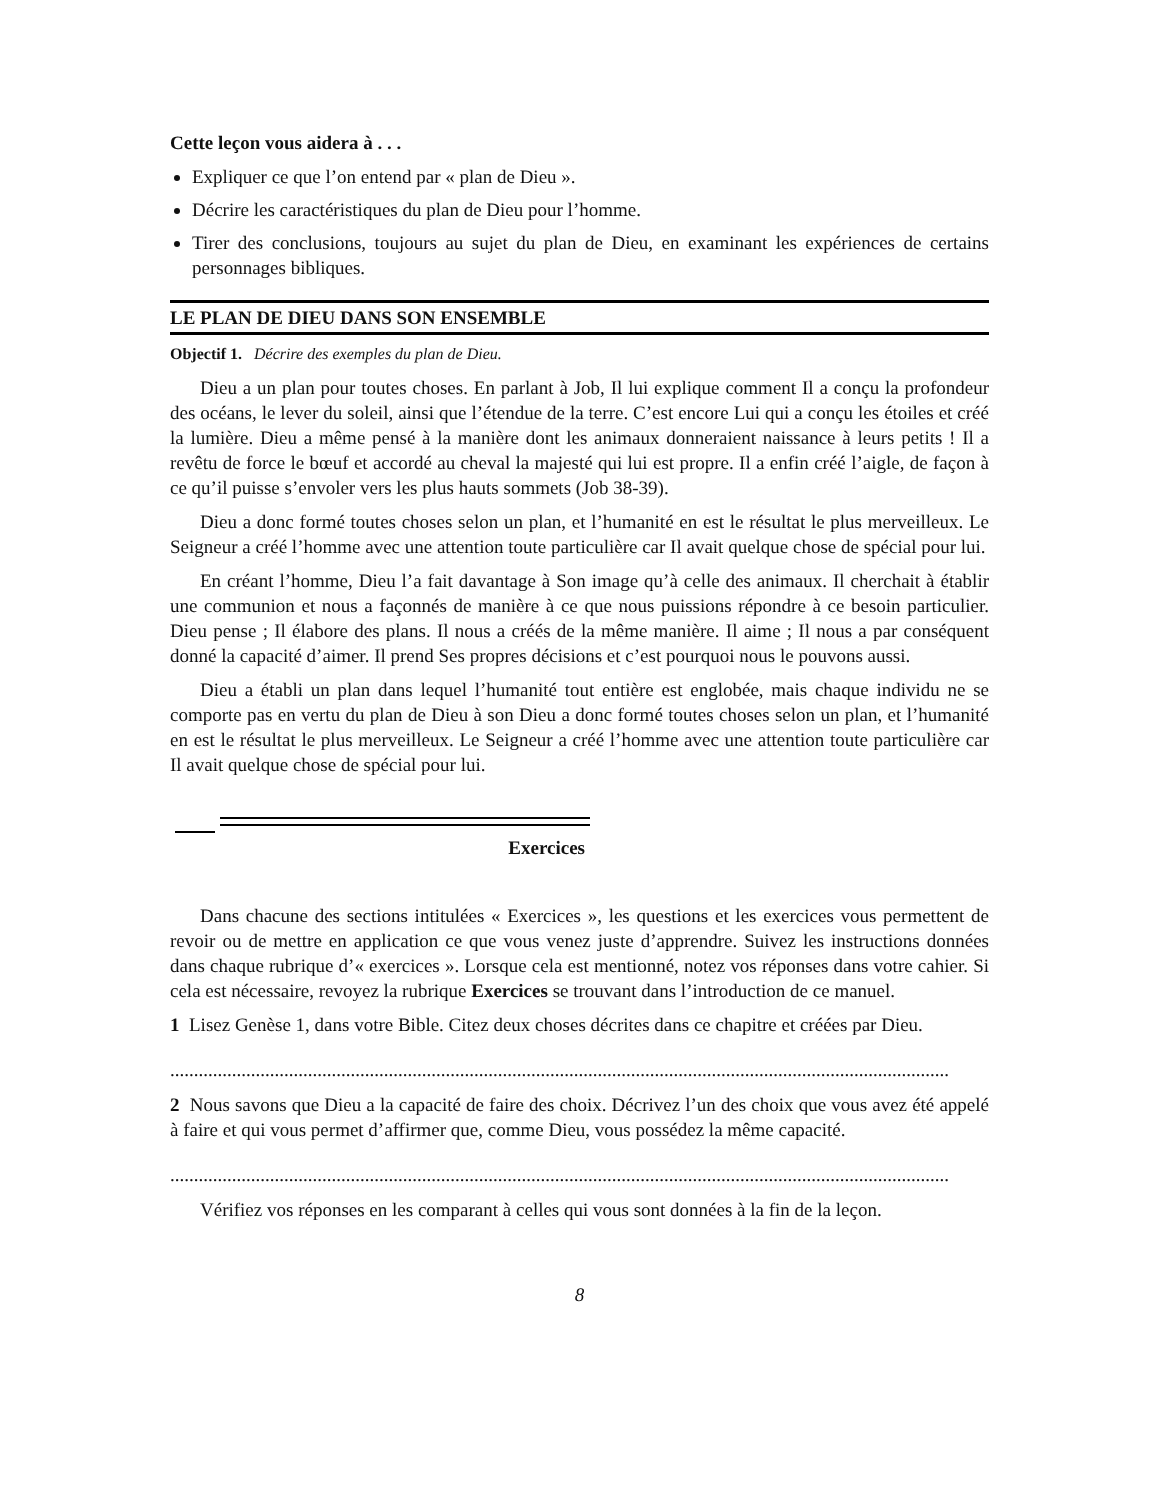Cette leçon vous aidera à . . .
Expliquer ce que l’on entend par « plan de Dieu ».
Décrire les caractéristiques du plan de Dieu pour l’homme.
Tirer des conclusions, toujours au sujet du plan de Dieu, en examinant les expériences de certains personnages bibliques.
LE PLAN DE DIEU DANS SON ENSEMBLE
Objectif 1. Décrire des exemples du plan de Dieu.
Dieu a un plan pour toutes choses. En parlant à Job, Il lui explique comment Il a conçu la profondeur des océans, le lever du soleil, ainsi que l’étendue de la terre. C’est encore Lui qui a conçu les étoiles et créé la lumière. Dieu a même pensé à la manière dont les animaux donneraient naissance à leurs petits ! Il a revêtu de force le bœuf et accordé au cheval la majesté qui lui est propre. Il a enfin créé l’aigle, de façon à ce qu’il puisse s’envoler vers les plus hauts sommets (Job 38-39).
Dieu a donc formé toutes choses selon un plan, et l’humanité en est le résultat le plus merveilleux. Le Seigneur a créé l’homme avec une attention toute particulière car Il avait quelque chose de spécial pour lui.
En créant l’homme, Dieu l’a fait davantage à Son image qu’à celle des animaux. Il cherchait à établir une communion et nous a façonnés de manière à ce que nous puissions répondre à ce besoin particulier. Dieu pense ; Il élabore des plans. Il nous a créés de la même manière. Il aime ; Il nous a par conséquent donné la capacité d’aimer. Il prend Ses propres décisions et c’est pourquoi nous le pouvons aussi.
Dieu a établi un plan dans lequel l’humanité tout entière est englobée, mais chaque individu ne se comporte pas en vertu du plan de Dieu à son Dieu a donc formé toutes choses selon un plan, et l’humanité en est le résultat le plus merveilleux. Le Seigneur a créé l’homme avec une attention toute particulière car Il avait quelque chose de spécial pour lui.
Exercices
Dans chacune des sections intitulées « Exercices », les questions et les exercices vous permettent de revoir ou de mettre en application ce que vous venez juste d’apprendre. Suivez les instructions données dans chaque rubrique d’« exercices ». Lorsque cela est mentionné, notez vos réponses dans votre cahier. Si cela est nécessaire, revoyez la rubrique Exercices se trouvant dans l’introduction de ce manuel.
1 Lisez Genèse 1, dans votre Bible. Citez deux choses décrites dans ce chapitre et créées par Dieu.
....................................................................................................................................................................
2 Nous savons que Dieu a la capacité de faire des choix. Décrivez l’un des choix que vous avez été appelé à faire et qui vous permet d’affirmer que, comme Dieu, vous possédez la même capacité.
....................................................................................................................................................................
Vérifiez vos réponses en les comparant à celles qui vous sont données à la fin de la leçon.
8